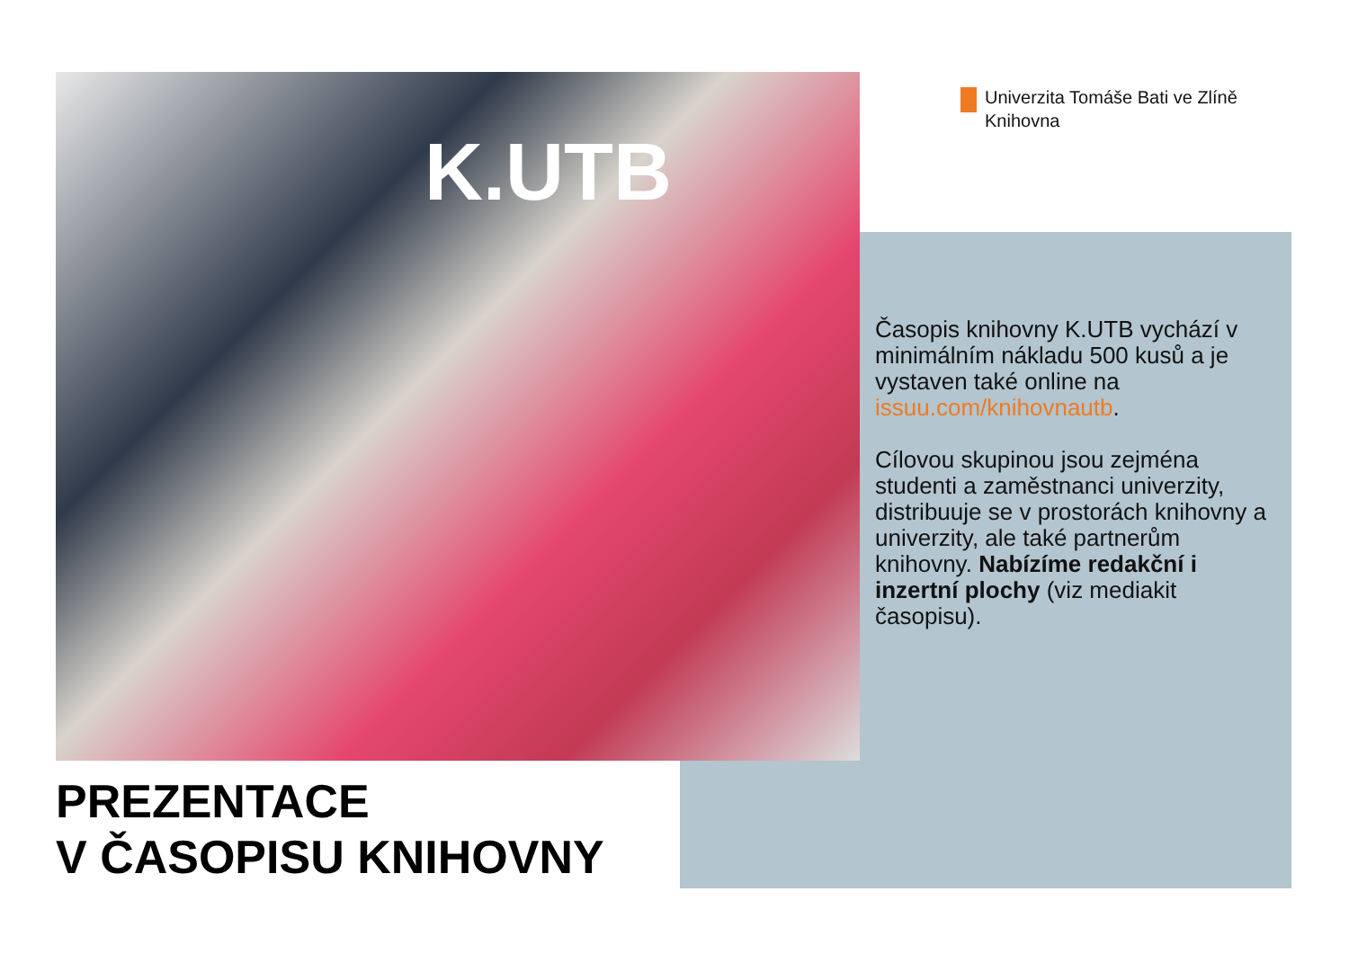K.UTB
Univerzita Tomáše Bati ve Zlíně
Knihovna
Časopis knihovny K.UTB vychází v minimálním nákladu 500 kusů a je vystaven také online na issuu.com/knihovnautb.
Cílovou skupinou jsou zejména studenti a zaměstnanci univerzity, distribuuje se v prostorách knihovny a univerzity, ale také partnerům knihovny. Nabízíme redakční i inzertní plochy (viz mediakit časopisu).
PREZENTACE
V ČASOPISU KNIHOVNY